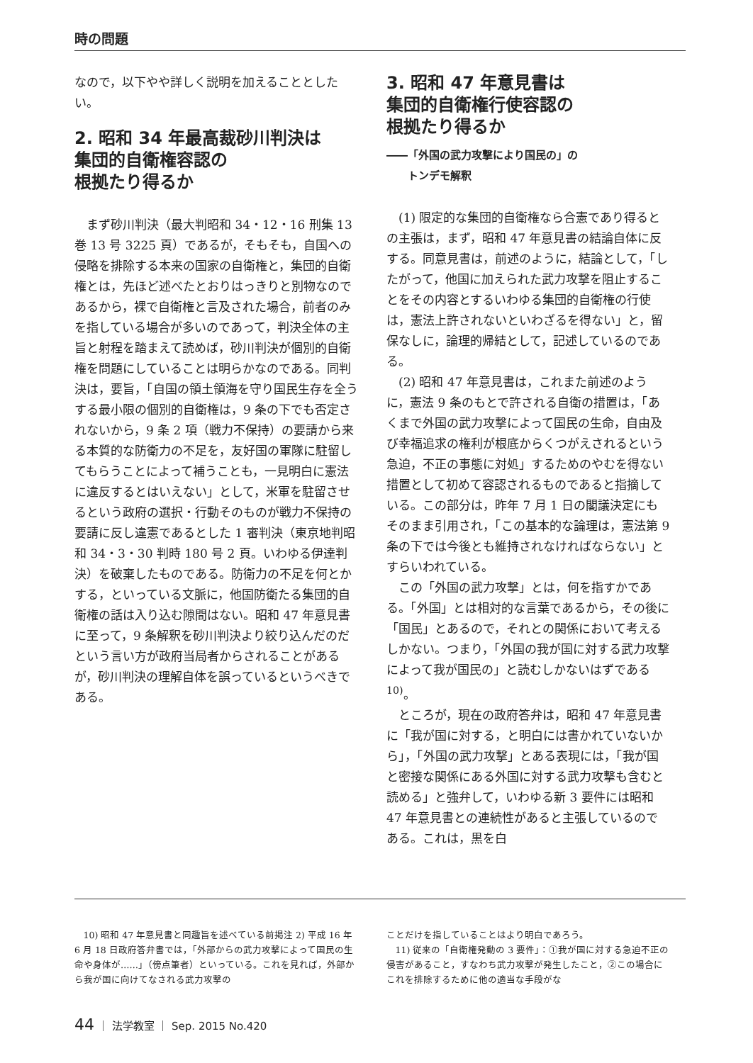時の問題
なので，以下やや詳しく説明を加えることとしたい。
2. 昭和 34 年最高裁砂川判決は
集団的自衛権容認の
根拠たり得るか
まず砂川判決（最大判昭和 34・12・16 刑集 13 巻 13 号 3225 頁）であるが，そもそも，自国への侵略を排除する本来の国家の自衛権と，集団的自衛権とは，先ほど述べたとおりはっきりと別物なのであるから，裸で自衛権と言及された場合，前者のみを指している場合が多いのであって，判決全体の主旨と射程を踏まえて読めば，砂川判決が個別的自衛権を問題にしていることは明らかなのである。同判決は，要旨，「自国の領土領海を守り国民生存を全うする最小限の個別的自衛権は，9 条の下でも否定されないから，9 条 2 項（戦力不保持）の要請から来る本質的な防衛力の不足を，友好国の軍隊に駐留してもらうことによって補うことも，一見明白に憲法に違反するとはいえない」として，米軍を駐留させるという政府の選択・行動そのものが戦力不保持の要請に反し違憲であるとした 1 審判決（東京地判昭和 34・3・30 判時 180 号 2 頁。いわゆる伊達判決）を破棄したものである。防衛力の不足を何とかする，といっている文脈に，他国防衛たる集団的自衛権の話は入り込む隙間はない。昭和 47 年意見書に至って，9 条解釈を砂川判決より絞り込んだのだという言い方が政府当局者からされることがあるが，砂川判決の理解自体を誤っているというべきである。
3. 昭和 47 年意見書は
集団的自衛権行使容認の
根拠たり得るか
――「外国の武力攻撃により国民の」の
　　トンデモ解釈
(1) 限定的な集団的自衛権なら合憲であり得るとの主張は，まず，昭和 47 年意見書の結論自体に反する。同意見書は，前述のように，結論として，「したがって，他国に加えられた武力攻撃を阻止することをその内容とするいわゆる集団的自衛権の行使は，憲法上許されないといわざるを得ない」と，留保なしに，論理的帰結として，記述しているのである。
(2) 昭和 47 年意見書は，これまた前述のように，憲法 9 条のもとで許される自衛の措置は，「あくまで外国の武力攻撃によって国民の生命，自由及び幸福追求の権利が根底からくつがえされるという急迫，不正の事態に対処」するためのやむを得ない措置として初めて容認されるものであると指摘している。この部分は，昨年 7 月 1 日の閣議決定にもそのまま引用され，「この基本的な論理は，憲法第 9 条の下では今後とも維持されなければならない」とすらいわれている。
この「外国の武力攻撃」とは，何を指すかである。「外国」とは相対的な言葉であるから，その後に「国民」とあるので，それとの関係において考えるしかない。つまり，「外国の我が国に対する武力攻撃によって我が国民の」と読むしかないはずである<sup>10)</sup>。
ところが，現在の政府答弁は，昭和 47 年意見書に「我が国に対する，と明白には書かれていないから」，「外国の武力攻撃」とある表現には，「我が国と密接な関係にある外国に対する武力攻撃も含むと読める」と強弁して，いわゆる新 3 要件には昭和 47 年意見書との連続性があると主張しているのである。これは，黒を白
10) 昭和 47 年意見書と同趣旨を述べている前掲注 2) 平成 16 年 6 月 18 日政府答弁書では，「外部からの武力攻撃によって国民の生命や身体が……」（傍点筆者）といっている。これを見れば，外部から我が国に向けてなされる武力攻撃の
ことだけを指していることはより明白であろう。
11) 従来の「自衛権発動の 3 要件」：①我が国に対する急迫不正の侵害があること，すなわち武力攻撃が発生したこと，②この場合にこれを排除するために他の適当な手段がな
44 ｜ 法学教室 ｜ Sep. 2015 No.420